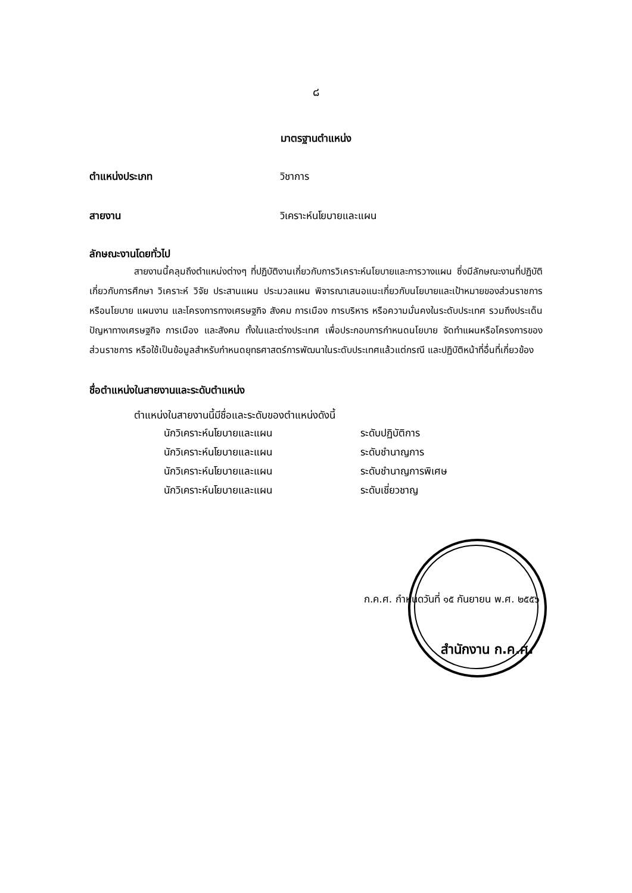๘
มาตรฐานตำแหน่ง
ตำแหน่งประเภท วิชาการ
สายงาน วิเคราะห์นโยบายและแผน
ลักษณะงานโดยทั่วไป
สายงานนี้คลุมถึงตำแหน่งต่างๆ ที่ปฏิบัติงานเกี่ยวกับการวิเคราะห์นโยบายและการวางแผน ซึ่งมีลักษณะงานที่ปฏิบัติเกี่ยวกับการศึกษา วิเคราะห์ วิจัย ประสานแผน ประมวลแผน พิจารณาเสนอแนะเกี่ยวกับนโยบายและเป้าหมายของส่วนราชการ หรือนโยบาย แผนงาน และโครงการทางเศรษฐกิจ สังคม การเมือง การบริหาร หรือความมั่นคงในระดับประเทศ รวมถึงประเด็นปัญหาทางเศรษฐกิจ การเมือง และสังคม ทั้งในและต่างประเทศ เพื่อประกอบการกำหนดนโยบาย จัดทำแผนหรือโครงการของส่วนราชการ หรือใช้เป็นข้อมูลสำหรับกำหนดยุทธศาสตร์การพัฒนาในระดับประเทศแล้วแต่กรณี และปฏิบัติหน้าที่อื่นที่เกี่ยวข้อง
ชื่อตำแหน่งในสายงานและระดับตำแหน่ง
ตำแหน่งในสายงานนี้มีชื่อและระดับของตำแหน่งดังนี้
นักวิเคราะห์นโยบายและแผน ระดับปฏิบัติการ
นักวิเคราะห์นโยบายและแผน ระดับชำนาญการ
นักวิเคราะห์นโยบายและแผน ระดับชำนาญการพิเศษ
นักวิเคราะห์นโยบายและแผน ระดับเชี่ยวชาญ
ก.ค.ศ. กำหนดวันที่ ๑๕ กันยายน พ.ศ. ๒๕๕๖
สำนักงาน ก.ค.ศ.